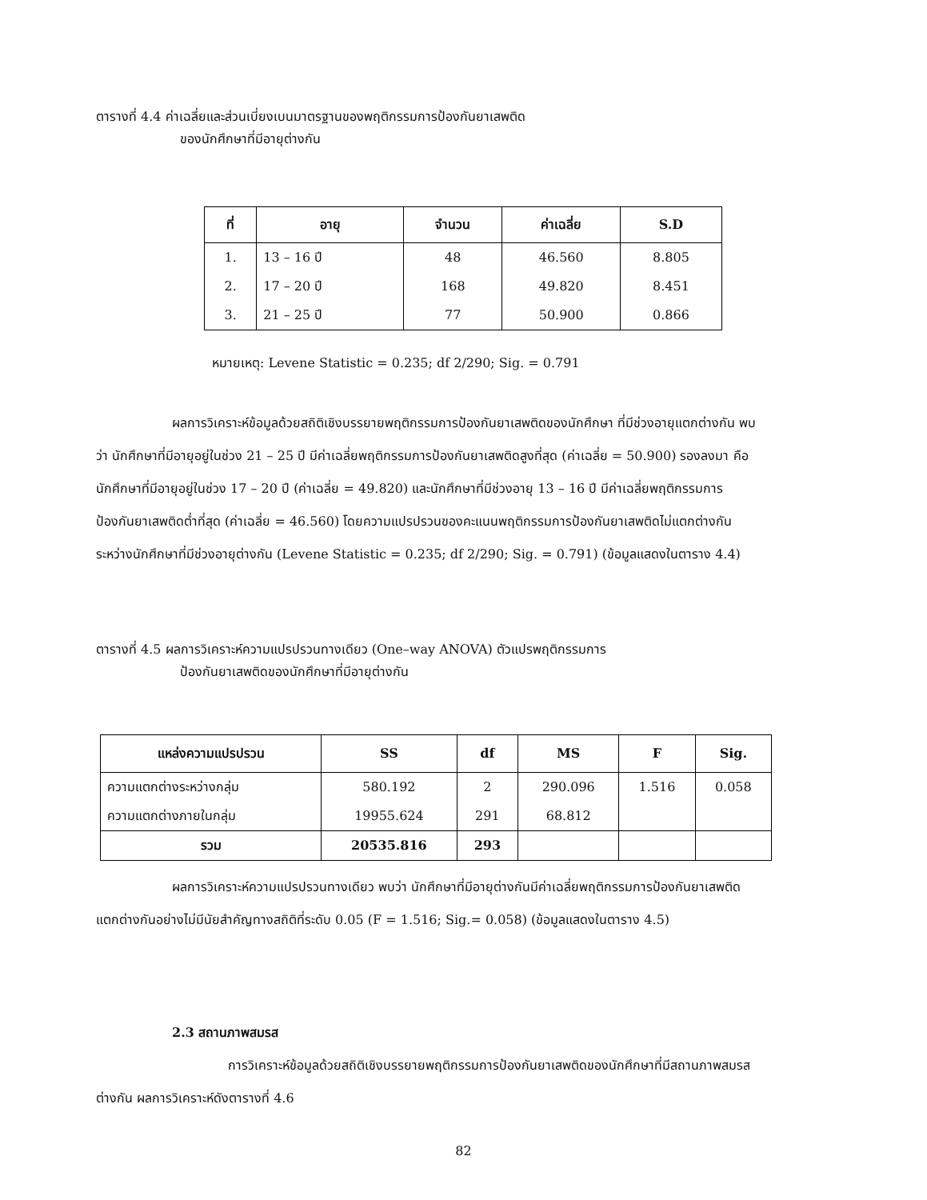ตารางที่ 4.4 ค่าเฉลี่ยและส่วนเบี่ยงเบนมาตรฐานของพฤติกรรมการป้องกันยาเสพติด
ของนักศึกษาที่มีอายุต่างกัน
| ที่ | อายุ | จำนวน | ค่าเฉลี่ย | S.D |
| --- | --- | --- | --- | --- |
| 1. | 13 – 16 ปี | 48 | 46.560 | 8.805 |
| 2. | 17 – 20 ปี | 168 | 49.820 | 8.451 |
| 3. | 21 – 25 ปี | 77 | 50.900 | 0.866 |
หมายเหตุ: Levene Statistic = 0.235; df 2/290; Sig. = 0.791
ผลการวิเคราะห์ข้อมูลด้วยสถิติเชิงบรรยายพฤติกรรมการป้องกันยาเสพติดของนักศึกษา ที่มีช่วงอายุแตกต่างกัน พบว่า นักศึกษาที่มีอายุอยู่ในช่วง 21 – 25 ปี มีค่าเฉลี่ยพฤติกรรมการป้องกันยาเสพติดสูงที่สุด (ค่าเฉลี่ย = 50.900) รองลงมา คือ นักศึกษาที่มีอายุอยู่ในช่วง 17 – 20 ปี (ค่าเฉลี่ย = 49.820) และนักศึกษาที่มีช่วงอายุ 13 – 16 ปี มีค่าเฉลี่ยพฤติกรรมการป้องกันยาเสพติดต่ำที่สุด (ค่าเฉลี่ย = 46.560) โดยความแปรปรวนของคะแนนพฤติกรรมการป้องกันยาเสพติดไม่แตกต่างกันระหว่างนักศึกษาที่มีช่วงอายุต่างกัน (Levene Statistic = 0.235; df 2/290; Sig. = 0.791) (ข้อมูลแสดงในตาราง 4.4)
ตารางที่ 4.5 ผลการวิเคราะห์ความแปรปรวนทางเดียว (One–way ANOVA) ตัวแปรพฤติกรรมการ
ป้องกันยาเสพติดของนักศึกษาที่มีอายุต่างกัน
| แหล่งความแปรปรวน | SS | df | MS | F | Sig. |
| --- | --- | --- | --- | --- | --- |
| ความแตกต่างระหว่างกลุ่ม | 580.192 | 2 | 290.096 | 1.516 | 0.058 |
| ความแตกต่างภายในกลุ่ม | 19955.624 | 291 | 68.812 | | |
| รวม | 20535.816 | 293 | | | |
ผลการวิเคราะห์ความแปรปรวนทางเดียว พบว่า นักศึกษาที่มีอายุต่างกันมีค่าเฉลี่ยพฤติกรรมการป้องกันยาเสพติดแตกต่างกันอย่างไม่มีนัยสำคัญทางสถิติที่ระดับ 0.05 (F = 1.516; Sig.= 0.058) (ข้อมูลแสดงในตาราง 4.5)
2.3 สถานภาพสมรส
การวิเคราะห์ข้อมูลด้วยสถิติเชิงบรรยายพฤติกรรมการป้องกันยาเสพติดของนักศึกษาที่มีสถานภาพสมรสต่างกัน ผลการวิเคราะห์ดังตารางที่ 4.6
82